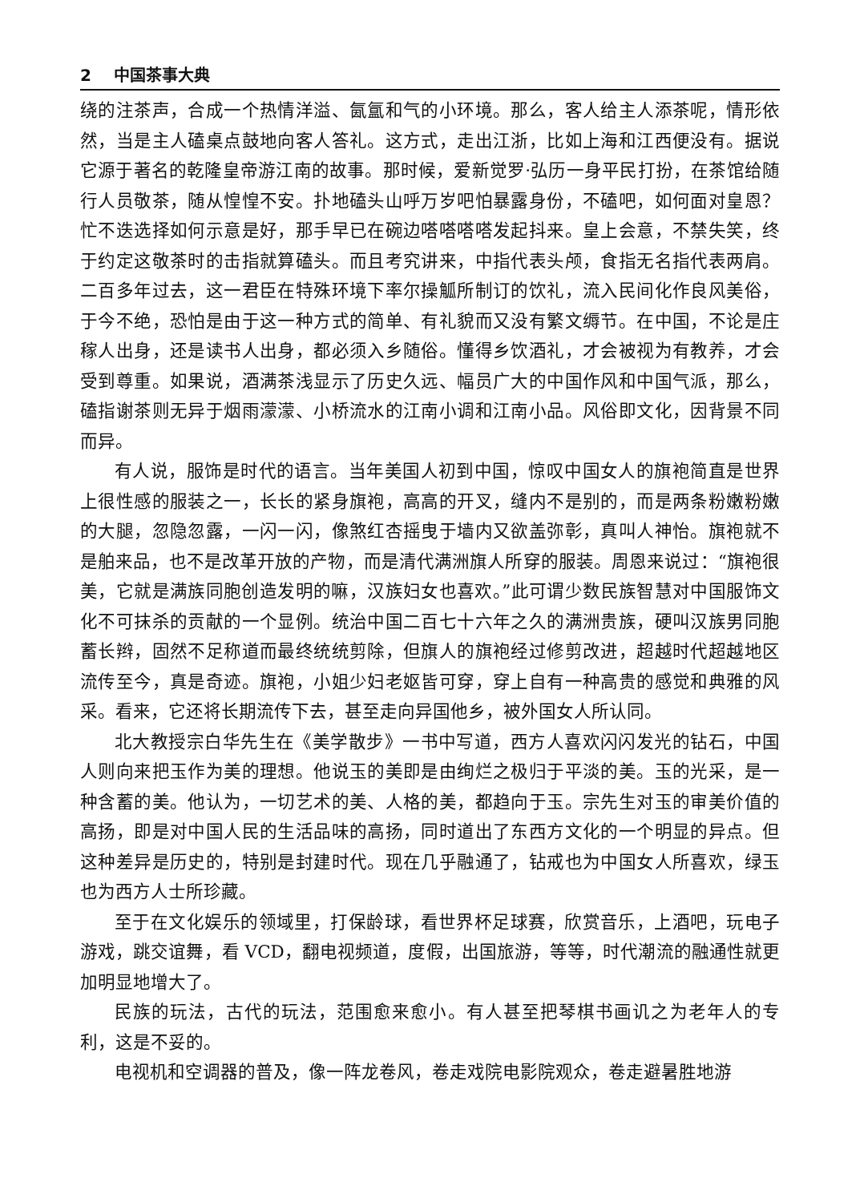2 中国茶事大典
绕的注茶声，合成一个热情洋溢、氤氲和气的小环境。那么，客人给主人添茶呢，情形依然，当是主人磕桌点鼓地向客人答礼。这方式，走出江浙，比如上海和江西便没有。据说它源于著名的乾隆皇帝游江南的故事。那时候，爱新觉罗·弘历一身平民打扮，在茶馆给随行人员敬茶，随从惶惶不安。扑地磕头山呼万岁吧怕暴露身份，不磕吧，如何面对皇恩？忙不迭选择如何示意是好，那手早已在碗边嗒嗒嗒嗒发起抖来。皇上会意，不禁失笑，终于约定这敬茶时的击指就算磕头。而且考究讲来，中指代表头颅，食指无名指代表两肩。二百多年过去，这一君臣在特殊环境下率尔操觚所制订的饮礼，流入民间化作良风美俗，于今不绝，恐怕是由于这一种方式的简单、有礼貌而又没有繁文缛节。在中国，不论是庄稼人出身，还是读书人出身，都必须入乡随俗。懂得乡饮酒礼，才会被视为有教养，才会受到尊重。如果说，酒满茶浅显示了历史久远、幅员广大的中国作风和中国气派，那么，磕指谢茶则无异于烟雨濛濛、小桥流水的江南小调和江南小品。风俗即文化，因背景不同而异。
有人说，服饰是时代的语言。当年美国人初到中国，惊叹中国女人的旗袍简直是世界上很性感的服装之一，长长的紧身旗袍，高高的开叉，缝内不是别的，而是两条粉嫩粉嫩的大腿，忽隐忽露，一闪一闪，像煞红杏摇曳于墙内又欲盖弥彰，真叫人神怡。旗袍就不是舶来品，也不是改革开放的产物，而是清代满洲旗人所穿的服装。周恩来说过：“旗袍很美，它就是满族同胞创造发明的嘛，汉族妇女也喜欢。”此可谓少数民族智慧对中国服饰文化不可抹杀的贡献的一个显例。统治中国二百七十六年之久的满洲贵族，硬叫汉族男同胞蓄长辫，固然不足称道而最终统统剪除，但旗人的旗袍经过修剪改进，超越时代超越地区流传至今，真是奇迹。旗袍，小姐少妇老妪皆可穿，穿上自有一种高贵的感觉和典雅的风采。看来，它还将长期流传下去，甚至走向异国他乡，被外国女人所认同。
北大教授宗白华先生在《美学散步》一书中写道，西方人喜欢闪闪发光的钻石，中国人则向来把玉作为美的理想。他说玉的美即是由绚烂之极归于平淡的美。玉的光采，是一种含蓄的美。他认为，一切艺术的美、人格的美，都趋向于玉。宗先生对玉的审美价值的高扬，即是对中国人民的生活品味的高扬，同时道出了东西方文化的一个明显的异点。但这种差异是历史的，特别是封建时代。现在几乎融通了，钻戒也为中国女人所喜欢，绿玉也为西方人士所珍藏。
至于在文化娱乐的领域里，打保龄球，看世界杯足球赛，欣赏音乐，上酒吧，玩电子游戏，跳交谊舞，看 VCD，翻电视频道，度假，出国旅游，等等，时代潮流的融通性就更加明显地增大了。
民族的玩法，古代的玩法，范围愈来愈小。有人甚至把琴棋书画讥之为老年人的专利，这是不妥的。
电视机和空调器的普及，像一阵龙卷风，卷走戏院电影院观众，卷走避暑胜地游